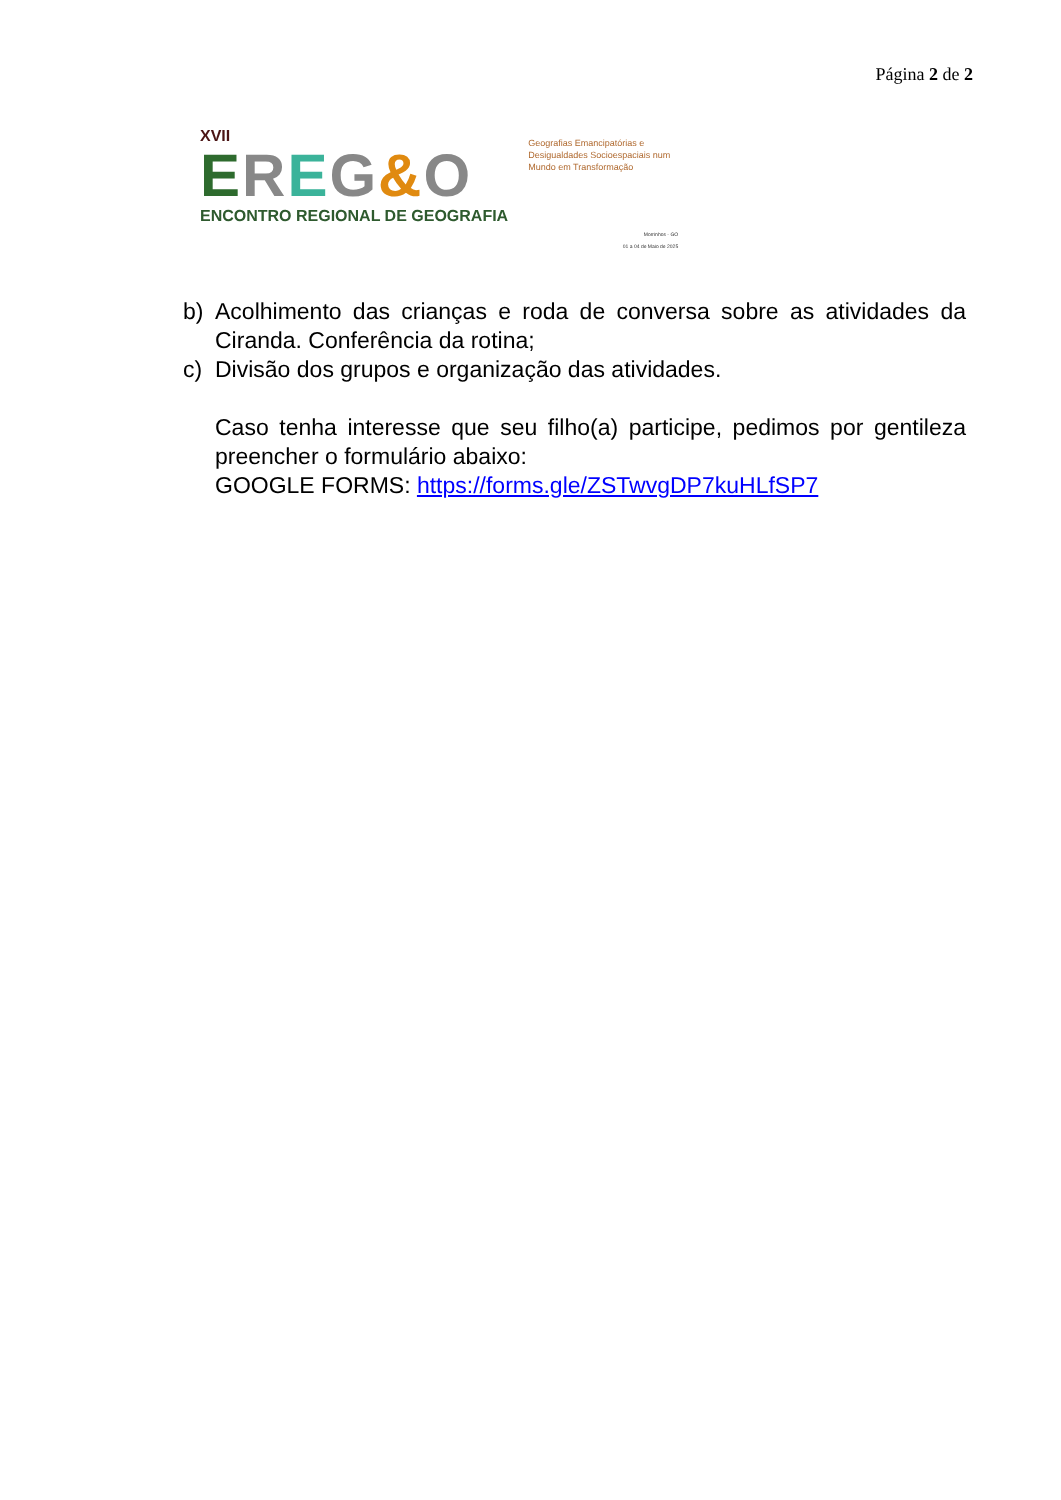Página 2 de 2
XVII
EREG&O
ENCONTRO REGIONAL DE GEOGRAFIA
Geografias Emancipatórias e Desigualdades Socioespaciais num Mundo em Transformação
Morrinhos - GO
01 a 04 de Maio de 2025
b) Acolhimento das crianças e roda de conversa sobre as atividades da Ciranda. Conferência da rotina;
c) Divisão dos grupos e organização das atividades.
Caso tenha interesse que seu filho(a) participe, pedimos por gentileza preencher o formulário abaixo:
GOOGLE FORMS: https://forms.gle/ZSTwvgDP7kuHLfSP7